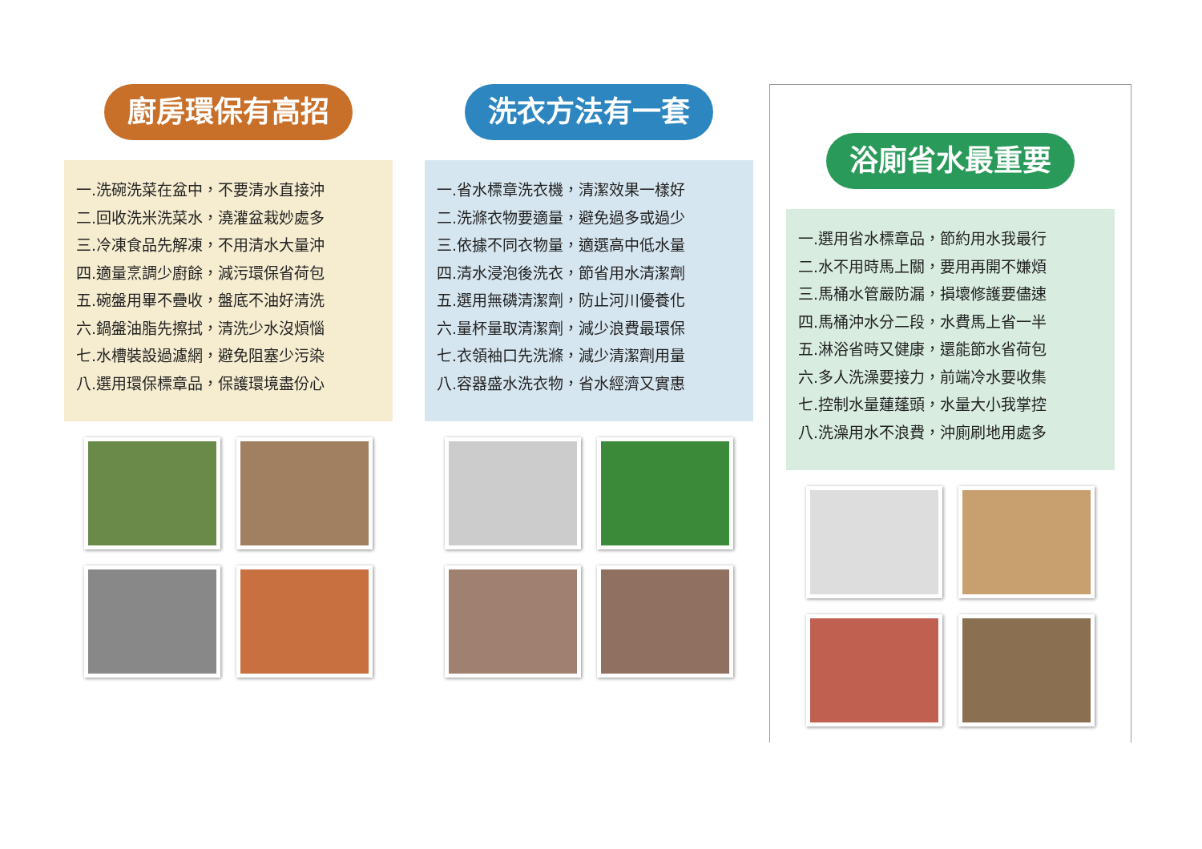廚房環保有高招
一.洗碗洗菜在盆中，不要清水直接沖
二.回收洗米洗菜水，澆灌盆栽妙處多
三.冷凍食品先解凍，不用清水大量沖
四.適量烹調少廚餘，減污環保省荷包
五.碗盤用畢不疊收，盤底不油好清洗
六.鍋盤油脂先擦拭，清洗少水沒煩惱
七.水槽裝設過濾網，避免阻塞少污染
八.選用環保標章品，保護環境盡份心
洗衣方法有一套
一.省水標章洗衣機，清潔效果一樣好
二.洗滌衣物要適量，避免過多或過少
三.依據不同衣物量，適選高中低水量
四.清水浸泡後洗衣，節省用水清潔劑
五.選用無磷清潔劑，防止河川優養化
六.量杯量取清潔劑，減少浪費最環保
七.衣領袖口先洗滌，減少清潔劑用量
八.容器盛水洗衣物，省水經濟又實惠
浴廁省水最重要
一.選用省水標章品，節約用水我最行
二.水不用時馬上關，要用再開不嫌煩
三.馬桶水管嚴防漏，損壞修護要儘速
四.馬桶沖水分二段，水費馬上省一半
五.淋浴省時又健康，還能節水省荷包
六.多人洗澡要接力，前端冷水要收集
七.控制水量蓮蓬頭，水量大小我掌控
八.洗澡用水不浪費，沖廁刷地用處多